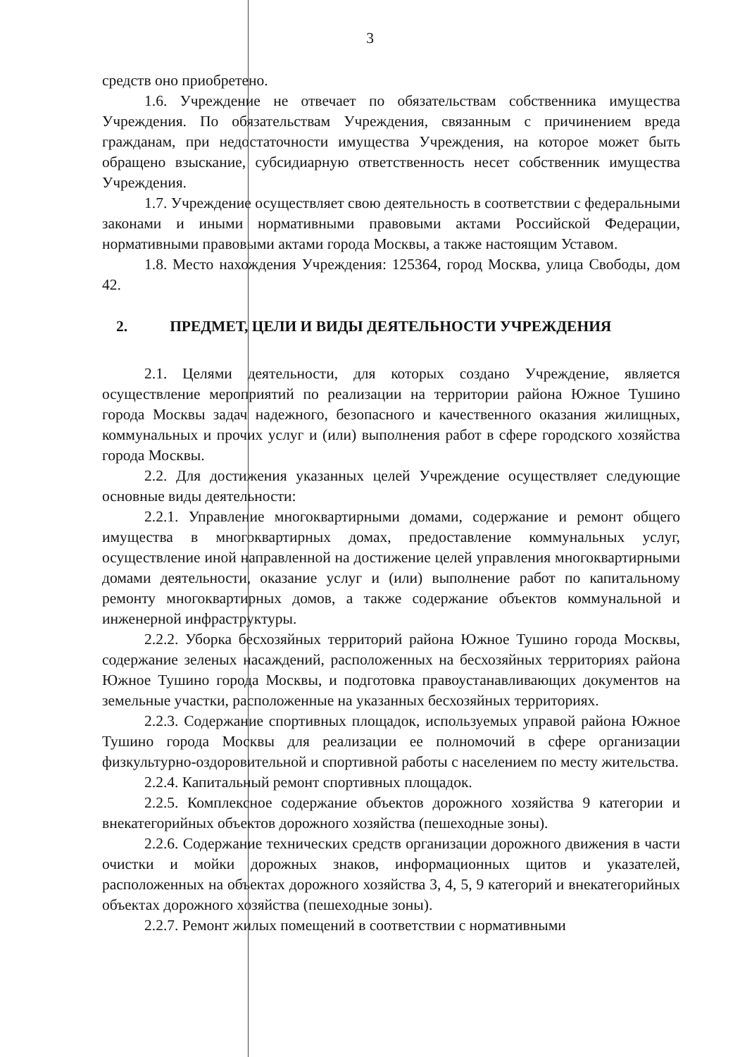3
средств оно приобретено.
1.6. Учреждение не отвечает по обязательствам собственника имущества Учреждения. По обязательствам Учреждения, связанным с причинением вреда гражданам, при недостаточности имущества Учреждения, на которое может быть обращено взыскание, субсидиарную ответственность несет собственник имущества Учреждения.
1.7. Учреждение осуществляет свою деятельность в соответствии с федеральными законами и иными нормативными правовыми актами Российской Федерации, нормативными правовыми актами города Москвы, а также настоящим Уставом.
1.8. Место нахождения Учреждения: 125364, город Москва, улица Свободы, дом 42.
2. ПРЕДМЕТ, ЦЕЛИ И ВИДЫ ДЕЯТЕЛЬНОСТИ УЧРЕЖДЕНИЯ
2.1. Целями деятельности, для которых создано Учреждение, является осуществление мероприятий по реализации на территории района Южное Тушино города Москвы задач надежного, безопасного и качественного оказания жилищных, коммунальных и прочих услуг и (или) выполнения работ в сфере городского хозяйства города Москвы.
2.2. Для достижения указанных целей Учреждение осуществляет следующие основные виды деятельности:
2.2.1. Управление многоквартирными домами, содержание и ремонт общего имущества в многоквартирных домах, предоставление коммунальных услуг, осуществление иной направленной на достижение целей управления многоквартирными домами деятельности, оказание услуг и (или) выполнение работ по капитальному ремонту многоквартирных домов, а также содержание объектов коммунальной и инженерной инфраструктуры.
2.2.2. Уборка бесхозяйных территорий района Южное Тушино города Москвы, содержание зеленых насаждений, расположенных на бесхозяйных территориях района Южное Тушино города Москвы, и подготовка правоустанавливающих документов на земельные участки, расположенные на указанных бесхозяйных территориях.
2.2.3. Содержание спортивных площадок, используемых управой района Южное Тушино города Москвы для реализации ее полномочий в сфере организации физкультурно-оздоровительной и спортивной работы с населением по месту жительства.
2.2.4. Капитальный ремонт спортивных площадок.
2.2.5. Комплексное содержание объектов дорожного хозяйства 9 категории и внекатегорийных объектов дорожного хозяйства (пешеходные зоны).
2.2.6. Содержание технических средств организации дорожного движения в части очистки и мойки дорожных знаков, информационных щитов и указателей, расположенных на объектах дорожного хозяйства 3, 4, 5, 9 категорий и внекатегорийных объектах дорожного хозяйства (пешеходные зоны).
2.2.7. Ремонт жилых помещений в соответствии с нормативными